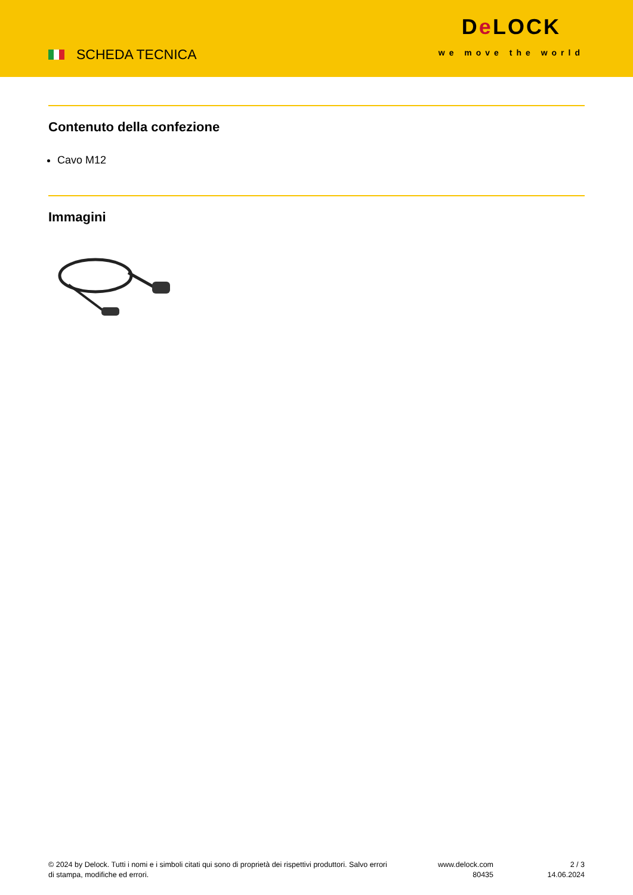SCHEDA TECNICA
De LOCK
we move the world
Contenuto della confezione
Cavo M12
Immagini
© 2024 by Delock. Tutti i nomi e i simboli citati qui sono di proprietà dei rispettivi produttori. Salvo errori di stampa, modifiche ed errori.
www.delock.com
80435
2 / 3
14.06.2024